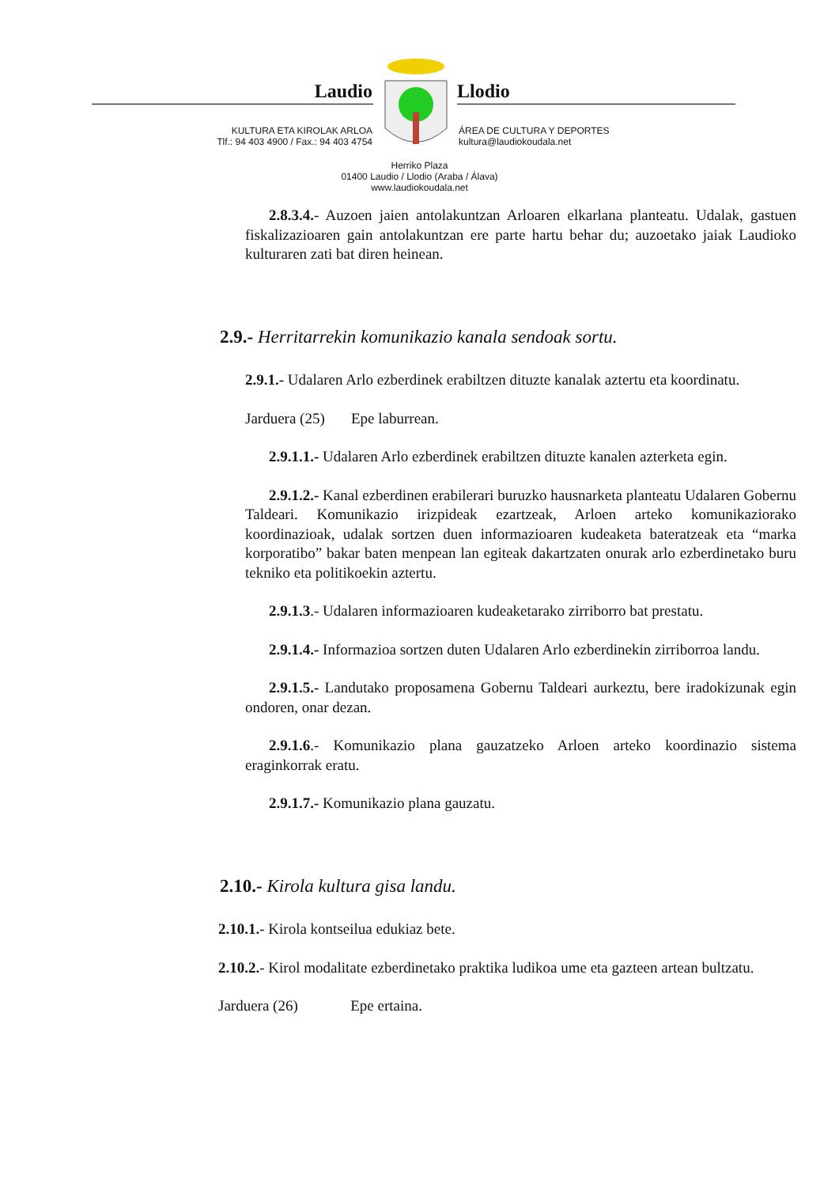Laudio Llodio
KULTURA ETA KIROLAK ARLOA
Tlf.: 94 403 4900 / Fax.: 94 403 4754
ÁREA DE CULTURA Y DEPORTES
kultura@laudiokoudala.net
Herriko Plaza
01400 Laudio / Llodio (Araba / Álava)
www.laudiokoudala.net
2.8.3.4.- Auzoen jaien antolakuntzan Arloaren elkarlana planteatu. Udalak, gastuen fiskalizazioaren gain antolakuntzan ere parte hartu behar du; auzoetako jaiak Laudioko kulturaren zati bat diren heinean.
2.9.- Herritarrekin komunikazio kanala sendoak sortu.
2.9.1.- Udalaren Arlo ezberdinek erabiltzen dituzte kanalak aztertu eta koordinatu.
Jarduera (25) Epe laburrean.
2.9.1.1.- Udalaren Arlo ezberdinek erabiltzen dituzte kanalen azterketa egin.
2.9.1.2.- Kanal ezberdinen erabilerari buruzko hausnarketa planteatu Udalaren Gobernu Taldeari. Komunikazio irizpideak ezartzeak, Arloen arteko komunikaziorako koordinazioak, udalak sortzen duen informazioaren kudeaketa bateratzeak eta “marka korporatibo” bakar baten menpean lan egiteak dakartzaten onurak arlo ezberdinetako buru tekniko eta politikoekin aztertu.
2.9.1.3.- Udalaren informazioaren kudeaketarako zirriborro bat prestatu.
2.9.1.4.- Informazioa sortzen duten Udalaren Arlo ezberdinekin zirriborroa landu.
2.9.1.5.- Landutako proposamena Gobernu Taldeari aurkeztu, bere iradokizunak egin ondoren, onar dezan.
2.9.1.6.- Komunikazio plana gauzatzeko Arloen arteko koordinazio sistema eraginkorrak eratu.
2.9.1.7.- Komunikazio plana gauzatu.
2.10.- Kirola kultura gisa landu.
2.10.1.- Kirola kontseilua edukiaz bete.
2.10.2.- Kirol modalitate ezberdinetako praktika ludikoa ume eta gazteen artean bultzatu.
Jarduera (26) Epe ertaina.